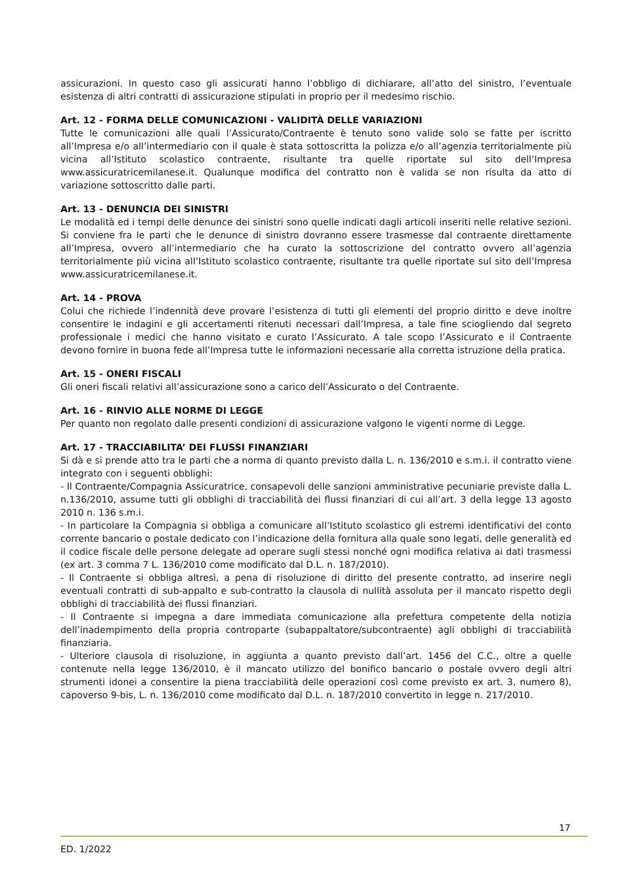assicurazioni. In questo caso gli assicurati hanno l’obbligo di dichiarare, all’atto del sinistro, l’eventuale esistenza di altri contratti di assicurazione stipulati in proprio per il medesimo rischio.
Art. 12 - FORMA DELLE COMUNICAZIONI - VALIDITÀ DELLE VARIAZIONI
Tutte le comunicazioni alle quali l’Assicurato/Contraente è tenuto sono valide solo se fatte per iscritto all’Impresa e/o all’intermediario con il quale è stata sottoscritta la polizza e/o all’agenzia territorialmente più vicina all’Istituto scolastico contraente, risultante tra quelle riportate sul sito dell’Impresa www.assicuratricemilanese.it. Qualunque modifica del contratto non è valida se non risulta da atto di variazione sottoscritto dalle parti.
Art. 13 - DENUNCIA DEI SINISTRI
Le modalità ed i tempi delle denunce dei sinistri sono quelle indicati dagli articoli inseriti nelle relative sezioni. Si conviene fra le parti che le denunce di sinistro dovranno essere trasmesse dal contraente direttamente all’Impresa, ovvero all’intermediario che ha curato la sottoscrizione del contratto ovvero all’agenzia territorialmente più vicina all’Istituto scolastico contraente, risultante tra quelle riportate sul sito dell’Impresa www.assicuratricemilanese.it.
Art. 14 - PROVA
Colui che richiede l’indennità deve provare l’esistenza di tutti gli elementi del proprio diritto e deve inoltre consentire le indagini e gli accertamenti ritenuti necessari dall’Impresa, a tale fine sciogliendo dal segreto professionale i medici che hanno visitato e curato l’Assicurato. A tale scopo l’Assicurato e il Contraente devono fornire in buona fede all’Impresa tutte le informazioni necessarie alla corretta istruzione della pratica.
Art. 15 - ONERI FISCALI
Gli oneri fiscali relativi all’assicurazione sono a carico dell’Assicurato o del Contraente.
Art. 16 - RINVIO ALLE NORME DI LEGGE
Per quanto non regolato dalle presenti condizioni di assicurazione valgono le vigenti norme di Legge.
Art. 17 - TRACCIABILITA’ DEI FLUSSI FINANZIARI
Si dà e si prende atto tra le parti che a norma di quanto previsto dalla L. n. 136/2010 e s.m.i. il contratto viene integrato con i seguenti obblighi:
- Il Contraente/Compagnia Assicuratrice, consapevoli delle sanzioni amministrative pecuniarie previste dalla L. n.136/2010, assume tutti gli obblighi di tracciabilità dei flussi finanziari di cui all’art. 3 della legge 13 agosto 2010 n. 136 s.m.i.
- In particolare la Compagnia si obbliga a comunicare all’Istituto scolastico gli estremi identificativi del conto corrente bancario o postale dedicato con l’indicazione della fornitura alla quale sono legati, delle generalità ed il codice fiscale delle persone delegate ad operare sugli stessi nonché ogni modifica relativa ai dati trasmessi (ex art. 3 comma 7 L. 136/2010 come modificato dal D.L. n. 187/2010).
- Il Contraente si obbliga altresì, a pena di risoluzione di diritto del presente contratto, ad inserire negli eventuali contratti di sub-appalto e sub-contratto la clausola di nullità assoluta per il mancato rispetto degli obblighi di tracciabilità dei flussi finanziari.
- Il Contraente si impegna a dare immediata comunicazione alla prefettura competente della notizia dell’inadempimento della propria controparte (subappaltatore/subcontraente) agli obblighi di tracciabilità finanziaria.
- Ulteriore clausola di risoluzione, in aggiunta a quanto previsto dall’art. 1456 del C.C., oltre a quelle contenute nella legge 136/2010, è il mancato utilizzo del bonifico bancario o postale ovvero degli altri strumenti idonei a consentire la piena tracciabilità delle operazioni così come previsto ex art. 3, numero 8), capoverso 9-bis, L. n. 136/2010 come modificato dal D.L. n. 187/2010 convertito in legge n. 217/2010.
17
ED. 1/2022